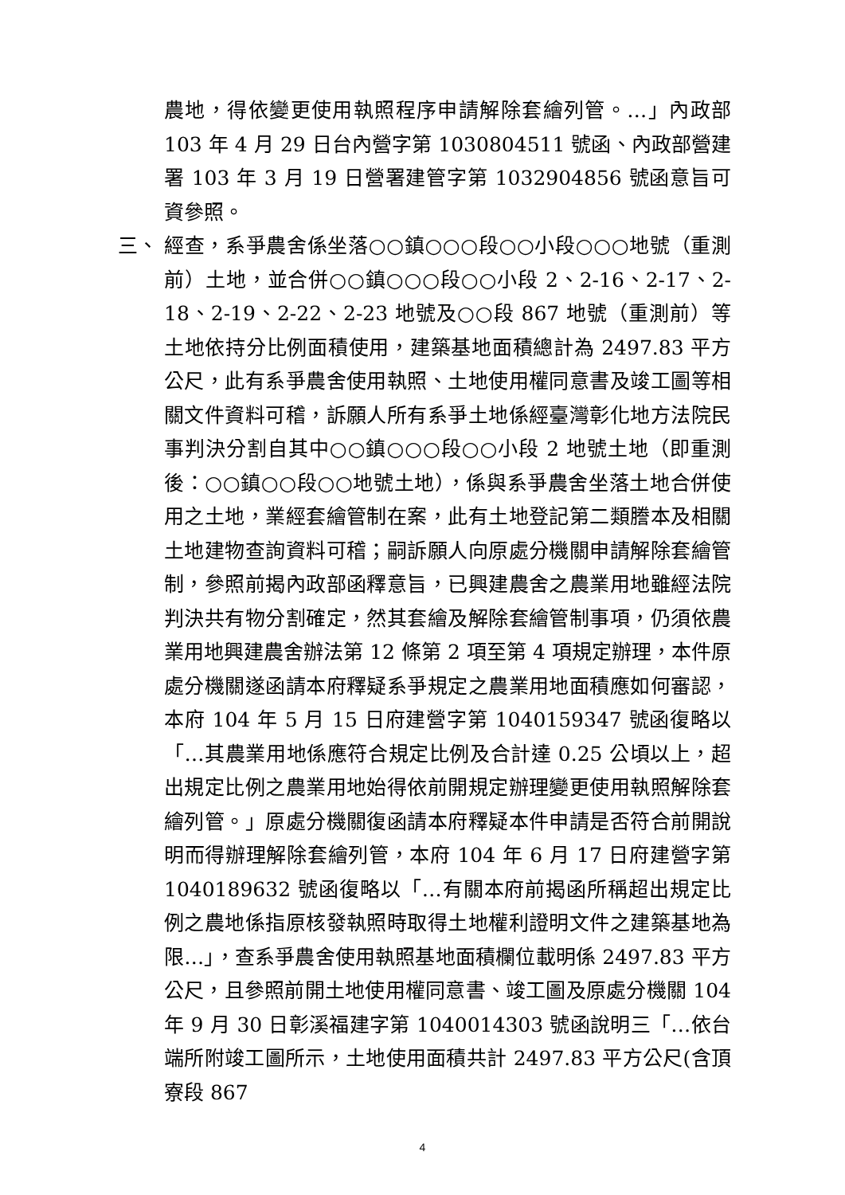農地，得依變更使用執照程序申請解除套繪列管。…」內政部 103 年 4 月 29 日台內營字第 1030804511 號函、內政部營建署 103 年 3 月 19 日營署建管字第 1032904856 號函意旨可資參照。
三、 經查，系爭農舍係坐落○○鎮○○○段○○小段○○○地號（重測前）土地，並合併○○鎮○○○段○○小段 2、2-16、2-17、2-18、2-19、2-22、2-23 地號及○○段 867 地號（重測前）等土地依持分比例面積使用，建築基地面積總計為 2497.83 平方公尺，此有系爭農舍使用執照、土地使用權同意書及竣工圖等相關文件資料可稽，訴願人所有系爭土地係經臺灣彰化地方法院民事判決分割自其中○○鎮○○○段○○小段 2 地號土地（即重測後：○○鎮○○段○○地號土地），係與系爭農舍坐落土地合併使用之土地，業經套繪管制在案，此有土地登記第二類謄本及相關土地建物查詢資料可稽；嗣訴願人向原處分機關申請解除套繪管制，參照前揭內政部函釋意旨，已興建農舍之農業用地雖經法院判決共有物分割確定，然其套繪及解除套繪管制事項，仍須依農業用地興建農舍辦法第 12 條第 2 項至第 4 項規定辦理，本件原處分機關遂函請本府釋疑系爭規定之農業用地面積應如何審認，本府 104 年 5 月 15 日府建營字第 1040159347 號函復略以「…其農業用地係應符合規定比例及合計達 0.25 公頃以上，超出規定比例之農業用地始得依前開規定辦理變更使用執照解除套繪列管。」原處分機關復函請本府釋疑本件申請是否符合前開說明而得辦理解除套繪列管，本府 104 年 6 月 17 日府建營字第 1040189632 號函復略以「…有關本府前揭函所稱超出規定比例之農地係指原核發執照時取得土地權利證明文件之建築基地為限…」，查系爭農舍使用執照基地面積欄位載明係 2497.83 平方公尺，且參照前開土地使用權同意書、竣工圖及原處分機關 104 年 9 月 30 日彰溪福建字第 1040014303 號函說明三「…依台端所附竣工圖所示，土地使用面積共計 2497.83 平方公尺(含頂寮段 867
4